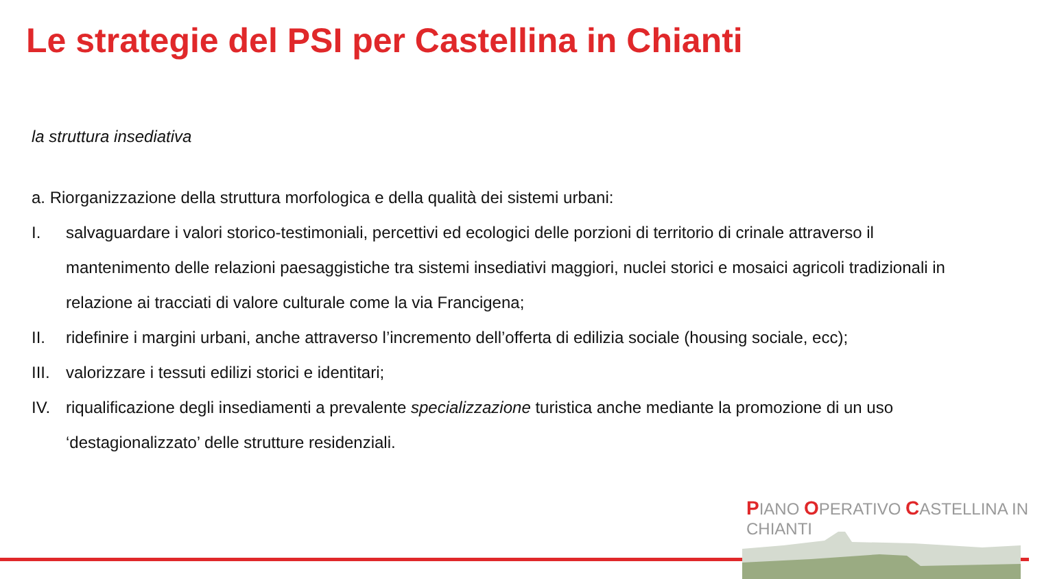Le strategie del PSI per Castellina in Chianti
la struttura insediativa
a. Riorganizzazione della struttura morfologica e della qualità dei sistemi urbani:
I. salvaguardare i valori storico-testimoniali, percettivi ed ecologici delle porzioni di territorio di crinale attraverso il mantenimento delle relazioni paesaggistiche tra sistemi insediativi maggiori, nuclei storici e mosaici agricoli tradizionali in relazione ai tracciati di valore culturale come la via Francigena;
II. ridefinire i margini urbani, anche attraverso l’incremento dell’offerta di edilizia sociale (housing sociale, ecc);
III. valorizzare i tessuti edilizi storici e identitari;
IV. riqualificazione degli insediamenti a prevalente specializzazione turistica anche mediante la promozione di un uso ‘destagionalizzato’ delle strutture residenziali.
PIANO OPERATIVO CASTELLINA IN CHIANTI